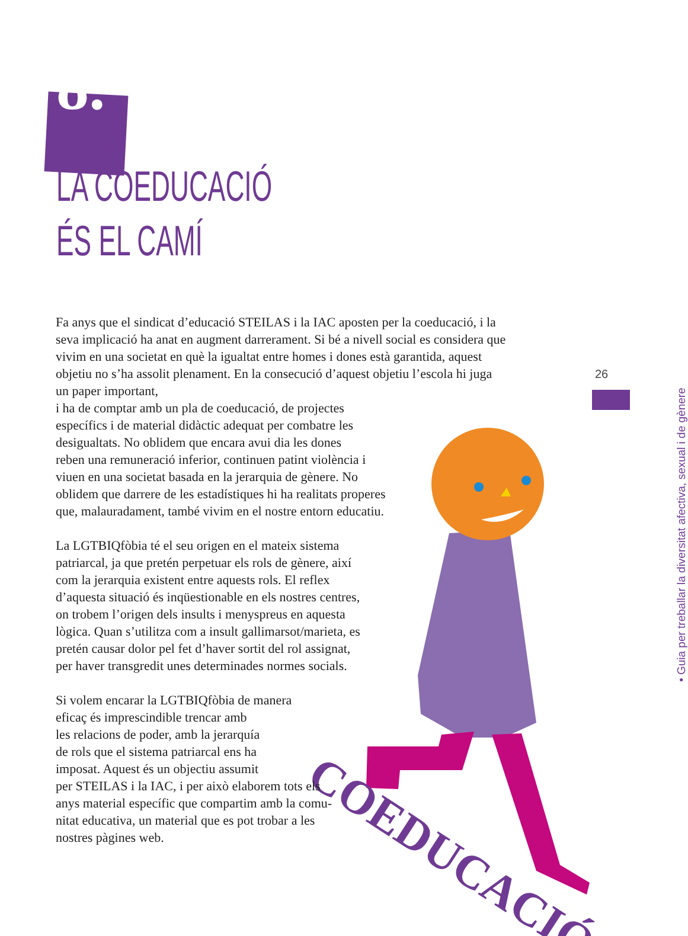COEDUCACIÓ
8.
LA COEDUCACIÓ
ÉS EL CAMÍ
26
• Guia per treballar la diversitat afectiva, sexual i de gènere
Fa anys que el sindicat d’educació STEILAS i la IAC aposten per la coeducació, i la seva implicació ha anat en augment darrerament. Si bé a nivell social es considera que vivim en una societat en què la igualtat entre homes i dones està garantida, aquest objetiu no s’ha assolit plenament. En la consecució d’aquest objetiu l’escola hi juga un paper important,
i ha de comptar amb un pla de coeducació, de projectes
específics i de material didàctic adequat per combatre les
desigualtats. No oblidem que encara avui dia les dones
reben una remuneració inferior, continuen patint violència i
viuen en una societat basada en la jerarquia de gènere. No
oblidem que darrere de les estadístiques hi ha realitats properes
que, malauradament, també vivim en el nostre entorn educatiu.
La LGTBIQfòbia té el seu origen en el mateix sistema
patriarcal, ja que pretén perpetuar els rols de gènere, així
com la jerarquia existent entre aquests rols. El reflex
d’aquesta situació és inqüestionable en els nostres centres,
on trobem l’origen dels insults i menyspreus en aquesta
lògica. Quan s’utilitza com a insult gallimarsot/marieta, es
pretén causar dolor pel fet d’haver sortit del rol assignat,
per haver transgredit unes determinades normes socials.
Si volem encarar la LGTBIQfòbia de manera
eficaç és imprescindible trencar amb
les relacions de poder, amb la jerarquía
de rols que el sistema patriarcal ens ha
imposat. Aquest és un objectiu assumit
per STEILAS i la IAC, i per això elaborem tots els
anys material específic que compartim amb la comu-
nitat educativa, un material que es pot trobar a les
nostres pàgines web.